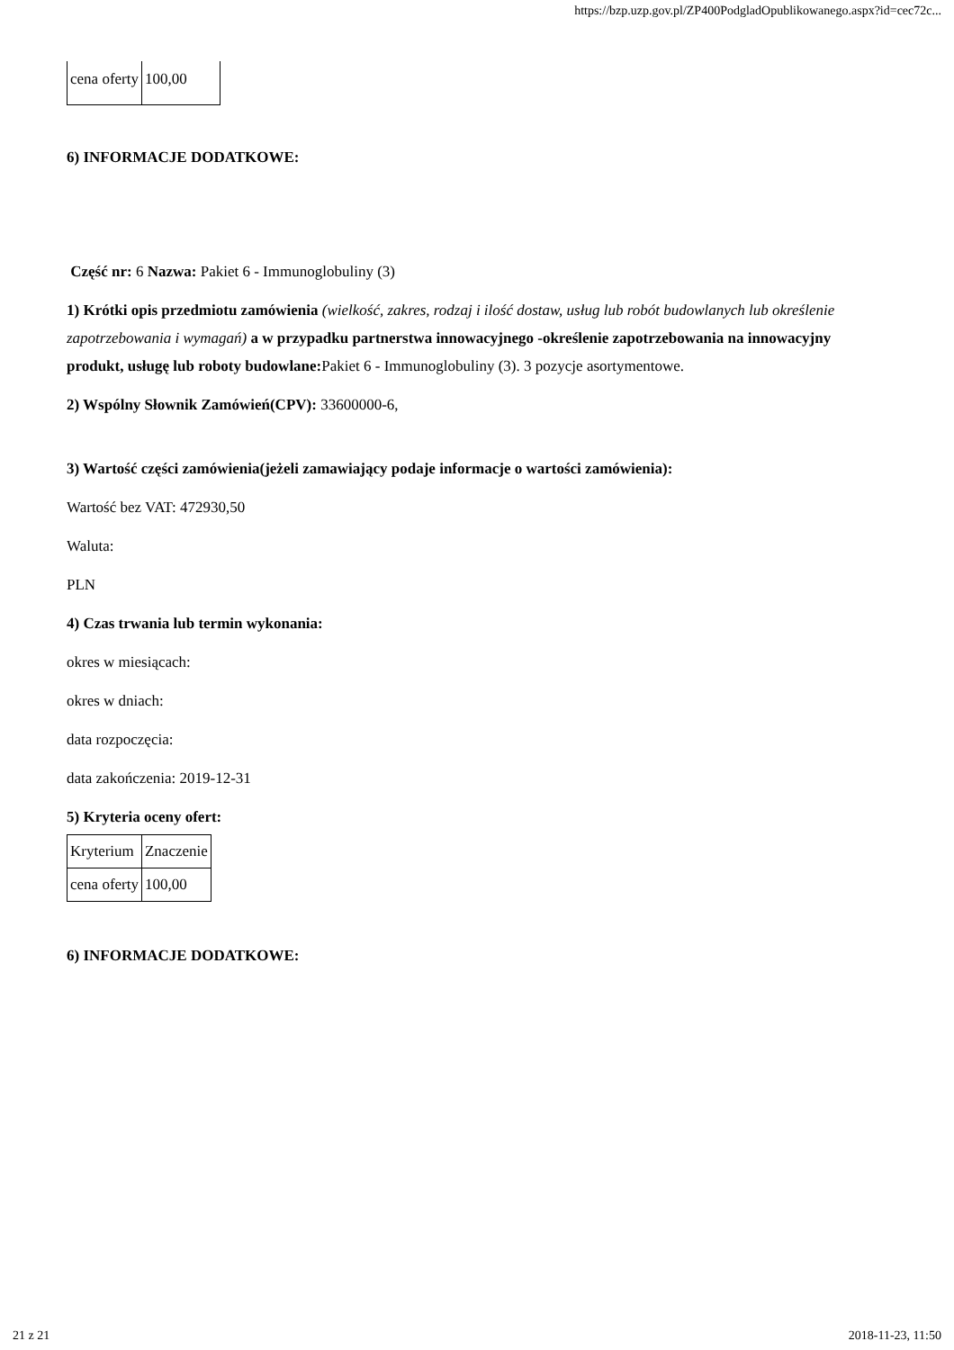https://bzp.uzp.gov.pl/ZP400PodgladOpublikowanego.aspx?id=cec72c...
| cena oferty | 100,00 |
6) INFORMACJE DODATKOWE:
Część nr: 6 Nazwa: Pakiet 6 - Immunoglobuliny (3)
1) Krótki opis przedmiotu zamówienia (wielkość, zakres, rodzaj i ilość dostaw, usług lub robót budowlanych lub określenie zapotrzebowania i wymagań) a w przypadku partnerstwa innowacyjnego -określenie zapotrzebowania na innowacyjny produkt, usługę lub roboty budowlane: Pakiet 6 - Immunoglobuliny (3). 3 pozycje asortymentowe.
2) Wspólny Słownik Zamówień(CPV): 33600000-6,
3) Wartość części zamówienia(jeżeli zamawiający podaje informacje o wartości zamówienia):
Wartość bez VAT: 472930,50
Waluta:
PLN
4) Czas trwania lub termin wykonania:
okres w miesiącach:
okres w dniach:
data rozpoczęcia:
data zakończenia: 2019-12-31
5) Kryteria oceny ofert:
| Kryterium | Znaczenie |
| cena oferty | 100,00 |
6) INFORMACJE DODATKOWE:
21 z 21 2018-11-23, 11:50